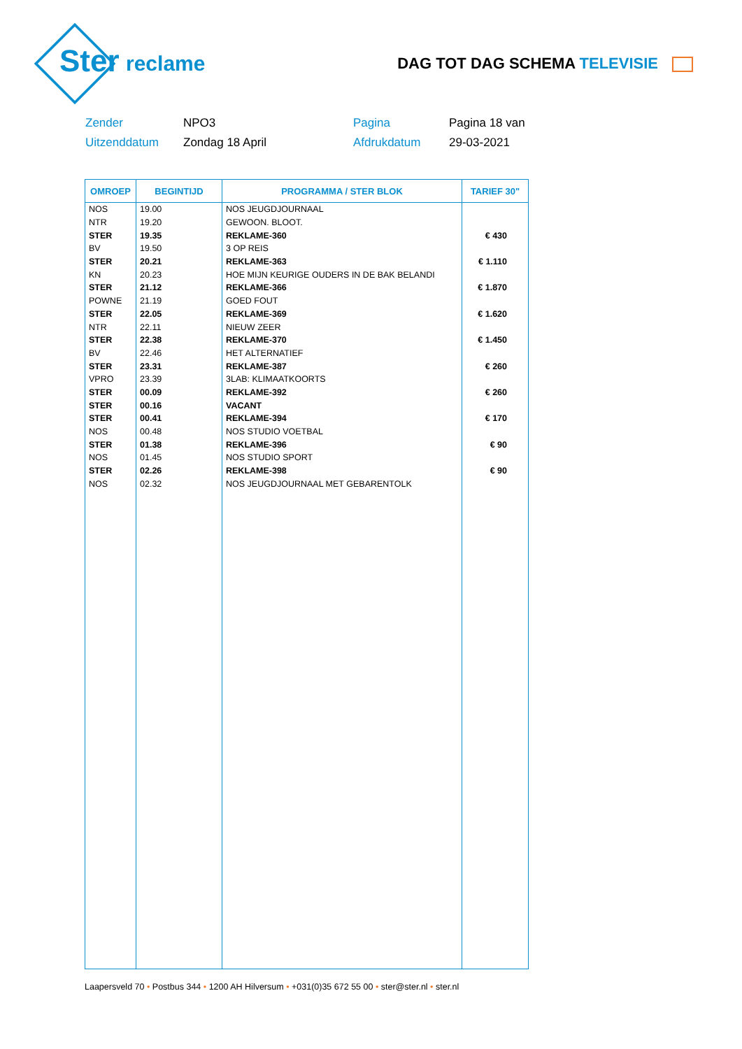reclame
DAG TOT DAG SCHEMA TELEVISIE
Ster
Zender
NPO3
Pagina
Pagina 18 van
Uitzenddatum
Zondag 18 April
Afdrukdatum
29-03-2021
| OMROEP | BEGINTIJD | PROGRAMMA / STER BLOK | TARIEF 30" |
| --- | --- | --- | --- |
| NOS | 19.00 | NOS JEUGDJOURNAAL | |
| NTR | 19.20 | GEWOON. BLOOT. | |
| STER | 19.35 | REKLAME-360 | € 430 |
| BV | 19.50 | 3 OP REIS | |
| STER | 20.21 | REKLAME-363 | € 1.110 |
| KN | 20.23 | HOE MIJN KEURIGE OUDERS IN DE BAK BELANDI | |
| STER | 21.12 | REKLAME-366 | € 1.870 |
| POWNE | 21.19 | GOED FOUT | |
| STER | 22.05 | REKLAME-369 | € 1.620 |
| NTR | 22.11 | NIEUW ZEER | |
| STER | 22.38 | REKLAME-370 | € 1.450 |
| BV | 22.46 | HET ALTERNATIEF | |
| STER | 23.31 | REKLAME-387 | € 260 |
| VPRO | 23.39 | 3LAB: KLIMAATKOORTS | |
| STER | 00.09 | REKLAME-392 | € 260 |
| STER | 00.16 | VACANT | |
| STER | 00.41 | REKLAME-394 | € 170 |
| NOS | 00.48 | NOS STUDIO VOETBAL | |
| STER | 01.38 | REKLAME-396 | € 90 |
| NOS | 01.45 | NOS STUDIO SPORT | |
| STER | 02.26 | REKLAME-398 | € 90 |
| NOS | 02.32 | NOS JEUGDJOURNAAL MET GEBARENTOLK | |
Laapersveld 70 • Postbus 344 • 1200 AH Hilversum • +031(0)35 672 55 00 • ster@ster.nl • ster.nl